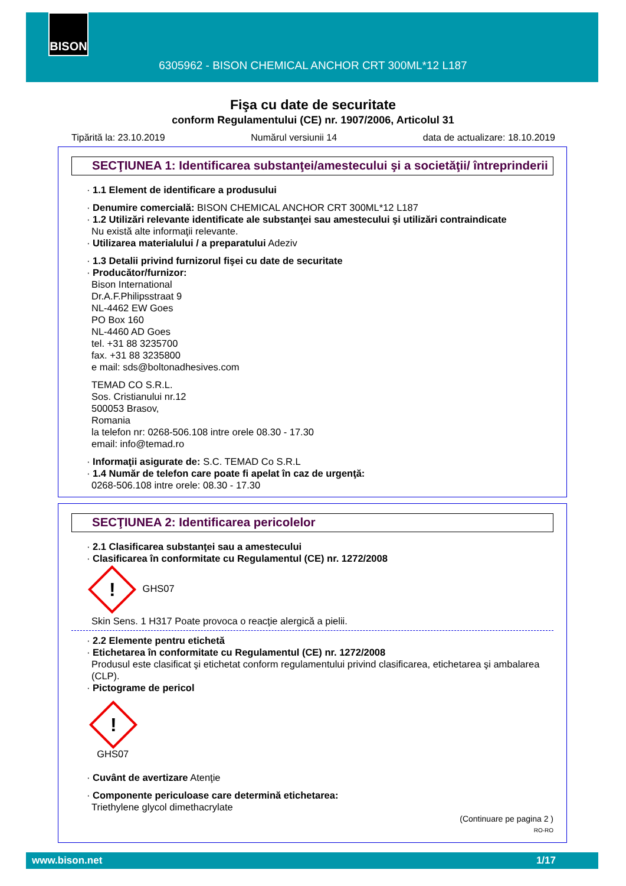BISON
6305962 - BISON CHEMICAL ANCHOR CRT 300ML*12 L187
Fişa cu date de securitate
conform Regulamentului (CE) nr. 1907/2006, Articolul 31
Tipărită la: 23.10.2019 Numărul versiunii 14 data de actualizare: 18.10.2019
SECŢIUNEA 1: Identificarea substanţei/amestecului şi a societăţii/ întreprinderii
· 1.1 Element de identificare a produsului
· Denumire comercială: BISON CHEMICAL ANCHOR CRT 300ML*12 L187
· 1.2 Utilizări relevante identificate ale substanţei sau amestecului şi utilizări contraindicate
Nu există alte informaţii relevante.
· Utilizarea materialului / a preparatului Adeziv
· 1.3 Detalii privind furnizorul fişei cu date de securitate
· Producător/furnizor:
Bison International
Dr.A.F.Philipsstraat 9
NL-4462 EW Goes
PO Box 160
NL-4460 AD Goes
tel. +31 88 3235700
fax. +31 88 3235800
e mail: sds@boltonadhesives.com
TEMAD CO S.R.L.
Sos. Cristianului nr.12
500053 Brasov,
Romania
la telefon nr: 0268-506.108 intre orele 08.30 - 17.30
email: info@temad.ro
· Informaţii asigurate de: S.C. TEMAD Co S.R.L
· 1.4 Număr de telefon care poate fi apelat în caz de urgenţă:
0268-506.108 intre orele: 08.30 - 17.30
SECŢIUNEA 2: Identificarea pericolelor
· 2.1 Clasificarea substanţei sau a amestecului
· Clasificarea în conformitate cu Regulamentul (CE) nr. 1272/2008
! GHS07
Skin Sens. 1 H317 Poate provoca o reacţie alergică a pielii.
· 2.2 Elemente pentru etichetă
· Etichetarea în conformitate cu Regulamentul (CE) nr. 1272/2008
Produsul este clasificat şi etichetat conform regulamentului privind clasificarea, etichetarea şi ambalarea (CLP).
· Pictograme de pericol
!
GHS07
· Cuvânt de avertizare Atenţie
· Componente periculoase care determină etichetarea:
Triethylene glycol dimethacrylate
(Continuare pe pagina 2 )
RO-RO
www.bison.net 1/17